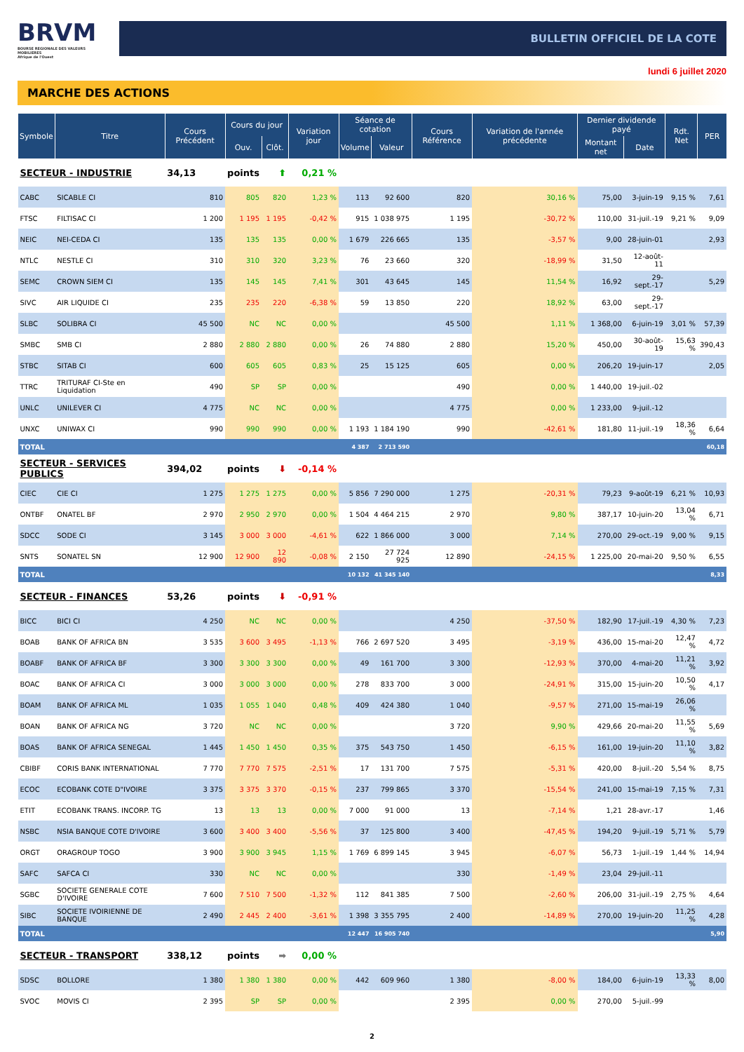BRVM
BOURSE REGIONALE DES VALEURS MOBILIERES
Afrique de l'Ouest
BULLETIN OFFICIEL DE LA COTE
lundi 6 juillet 2020
MARCHE DES ACTIONS
| Symbole | Titre | Cours Précédent | Cours du jour | | Variation jour | Séance de cotation | | Cours Référence | Variation de l'année précédente | Dernier dividende payé | | Rdt. Net | PER |
| --- | --- | --- | --- | --- | --- | --- | --- | --- | --- | --- | --- | --- | --- |
| | | | Ouv. | Clôt. | | Volume | Valeur | | | Montant net | Date | | |
| SECTEUR - INDUSTRIE | | 34,13 | points | ⬆ | 0,21 % | | | | | | | | |
| CABC | SICABLE CI | 810 | 805 | 820 | 1,23 % | 113 | 92 600 | 820 | 30,16 % | 75,00 | 3-juin-19 | 9,15 % | 7,61 |
| FTSC | FILTISAC CI | 1 200 | 1 195 | 1 195 | -0,42 % | 915 | 1 038 975 | 1 195 | -30,72 % | 110,00 | 31-juil.-19 | 9,21 % | 9,09 |
| NEIC | NEI-CEDA CI | 135 | 135 | 135 | 0,00 % | 1 679 | 226 665 | 135 | -3,57 % | 9,00 | 28-juin-01 | | 2,93 |
| NTLC | NESTLE CI | 310 | 310 | 320 | 3,23 % | 76 | 23 660 | 320 | -18,99 % | 31,50 | 12-août-11 | | |
| SEMC | CROWN SIEM CI | 135 | 145 | 145 | 7,41 % | 301 | 43 645 | 145 | 11,54 % | 16,92 | 29-sept.-17 | | 5,29 |
| SIVC | AIR LIQUIDE CI | 235 | 235 | 220 | -6,38 % | 59 | 13 850 | 220 | 18,92 % | 63,00 | 29-sept.-17 | | |
| SLBC | SOLIBRA CI | 45 500 | NC | NC | 0,00 % | | | 45 500 | 1,11 % | 1 368,00 | 6-juin-19 | 3,01 % | 57,39 |
| SMBC | SMB CI | 2 880 | 2 880 | 2 880 | 0,00 % | 26 | 74 880 | 2 880 | 15,20 % | 450,00 | 30-août-19 | 15,63 % | 390,43 |
| STBC | SITAB CI | 600 | 605 | 605 | 0,83 % | 25 | 15 125 | 605 | 0,00 % | 206,20 | 19-juin-17 | | 2,05 |
| TTRC | TRITURAF CI-Ste en Liquidation | 490 | SP | SP | 0,00 % | | | 490 | 0,00 % | 1 440,00 | 19-juil.-02 | | |
| UNLC | UNILEVER CI | 4 775 | NC | NC | 0,00 % | | | 4 775 | 0,00 % | 1 233,00 | 9-juil.-12 | | |
| UNXC | UNIWAX CI | 990 | 990 | 990 | 0,00 % | 1 193 | 1 184 190 | 990 | -42,61 % | 181,80 | 11-juil.-19 | 18,36 % | 6,64 |
| TOTAL | | | | | | 4 387 | 2 713 590 | | | | | | 60,18 |
| SECTEUR - SERVICES PUBLICS | | 394,02 | points | ⬇ | -0,14 % | | | | | | | | |
| CIEC | CIE CI | 1 275 | 1 275 | 1 275 | 0,00 % | 5 856 | 7 290 000 | 1 275 | -20,31 % | 79,23 | 9-août-19 | 6,21 % | 10,93 |
| ONTBF | ONATEL BF | 2 970 | 2 950 | 2 970 | 0,00 % | 1 504 | 4 464 215 | 2 970 | 9,80 % | 387,17 | 10-juin-20 | 13,04 % | 6,71 |
| SDCC | SODE CI | 3 145 | 3 000 | 3 000 | -4,61 % | 622 | 1 866 000 | 3 000 | 7,14 % | 270,00 | 29-oct.-19 | 9,00 % | 9,15 |
| SNTS | SONATEL SN | 12 900 | 12 900 | 12 890 | -0,08 % | 2 150 | 27 724 925 | 12 890 | -24,15 % | 1 225,00 | 20-mai-20 | 9,50 % | 6,55 |
| TOTAL | | | | | | 10 132 | 41 345 140 | | | | | | 8,33 |
| SECTEUR - FINANCES | | 53,26 | points | ⬇ | -0,91 % | | | | | | | | |
| BICC | BICI CI | 4 250 | NC | NC | 0,00 % | | | 4 250 | -37,50 % | 182,90 | 17-juil.-19 | 4,30 % | 7,23 |
| BOAB | BANK OF AFRICA BN | 3 535 | 3 600 | 3 495 | -1,13 % | 766 | 2 697 520 | 3 495 | -3,19 % | 436,00 | 15-mai-20 | 12,47 % | 4,72 |
| BOABF | BANK OF AFRICA BF | 3 300 | 3 300 | 3 300 | 0,00 % | 49 | 161 700 | 3 300 | -12,93 % | 370,00 | 4-mai-20 | 11,21 % | 3,92 |
| BOAC | BANK OF AFRICA CI | 3 000 | 3 000 | 3 000 | 0,00 % | 278 | 833 700 | 3 000 | -24,91 % | 315,00 | 15-juin-20 | 10,50 % | 4,17 |
| BOAM | BANK OF AFRICA ML | 1 035 | 1 055 | 1 040 | 0,48 % | 409 | 424 380 | 1 040 | -9,57 % | 271,00 | 15-mai-19 | 26,06 % | |
| BOAN | BANK OF AFRICA NG | 3 720 | NC | NC | 0,00 % | | | 3 720 | 9,90 % | 429,66 | 20-mai-20 | 11,55 % | 5,69 |
| BOAS | BANK OF AFRICA SENEGAL | 1 445 | 1 450 | 1 450 | 0,35 % | 375 | 543 750 | 1 450 | -6,15 % | 161,00 | 19-juin-20 | 11,10 % | 3,82 |
| CBIBF | CORIS BANK INTERNATIONAL | 7 770 | 7 770 | 7 575 | -2,51 % | 17 | 131 700 | 7 575 | -5,31 % | 420,00 | 8-juil.-20 | 5,54 % | 8,75 |
| ECOC | ECOBANK COTE D"IVOIRE | 3 375 | 3 375 | 3 370 | -0,15 % | 237 | 799 865 | 3 370 | -15,54 % | 241,00 | 15-mai-19 | 7,15 % | 7,31 |
| ETIT | ECOBANK TRANS. INCORP. TG | 13 | 13 | 13 | 0,00 % | 7 000 | 91 000 | 13 | -7,14 % | 1,21 | 28-avr.-17 | | 1,46 |
| NSBC | NSIA BANQUE COTE D'IVOIRE | 3 600 | 3 400 | 3 400 | -5,56 % | 37 | 125 800 | 3 400 | -47,45 % | 194,20 | 9-juil.-19 | 5,71 % | 5,79 |
| ORGT | ORAGROUP TOGO | 3 900 | 3 900 | 3 945 | 1,15 % | 1 769 | 6 899 145 | 3 945 | -6,07 % | 56,73 | 1-juil.-19 | 1,44 % | 14,94 |
| SAFC | SAFCA CI | 330 | NC | NC | 0,00 % | | | 330 | -1,49 % | 23,04 | 29-juil.-11 | | |
| SGBC | SOCIETE GENERALE COTE D'IVOIRE | 7 600 | 7 510 | 7 500 | -1,32 % | 112 | 841 385 | 7 500 | -2,60 % | 206,00 | 31-juil.-19 | 2,75 % | 4,64 |
| SIBC | SOCIETE IVOIRIENNE DE BANQUE | 2 490 | 2 445 | 2 400 | -3,61 % | 1 398 | 3 355 795 | 2 400 | -14,89 % | 270,00 | 19-juin-20 | 11,25 % | 4,28 |
| TOTAL | | | | | | 12 447 | 16 905 740 | | | | | | 5,90 |
| SECTEUR - TRANSPORT | | 338,12 | points | ➡ | 0,00 % | | | | | | | | |
| SDSC | BOLLORE | 1 380 | 1 380 | 1 380 | 0,00 % | 442 | 609 960 | 1 380 | -8,00 % | 184,00 | 6-juin-19 | 13,33 % | 8,00 |
| SVOC | MOVIS CI | 2 395 | SP | SP | 0,00 % | | | 2 395 | 0,00 % | 270,00 | 5-juil.-99 | | |
2